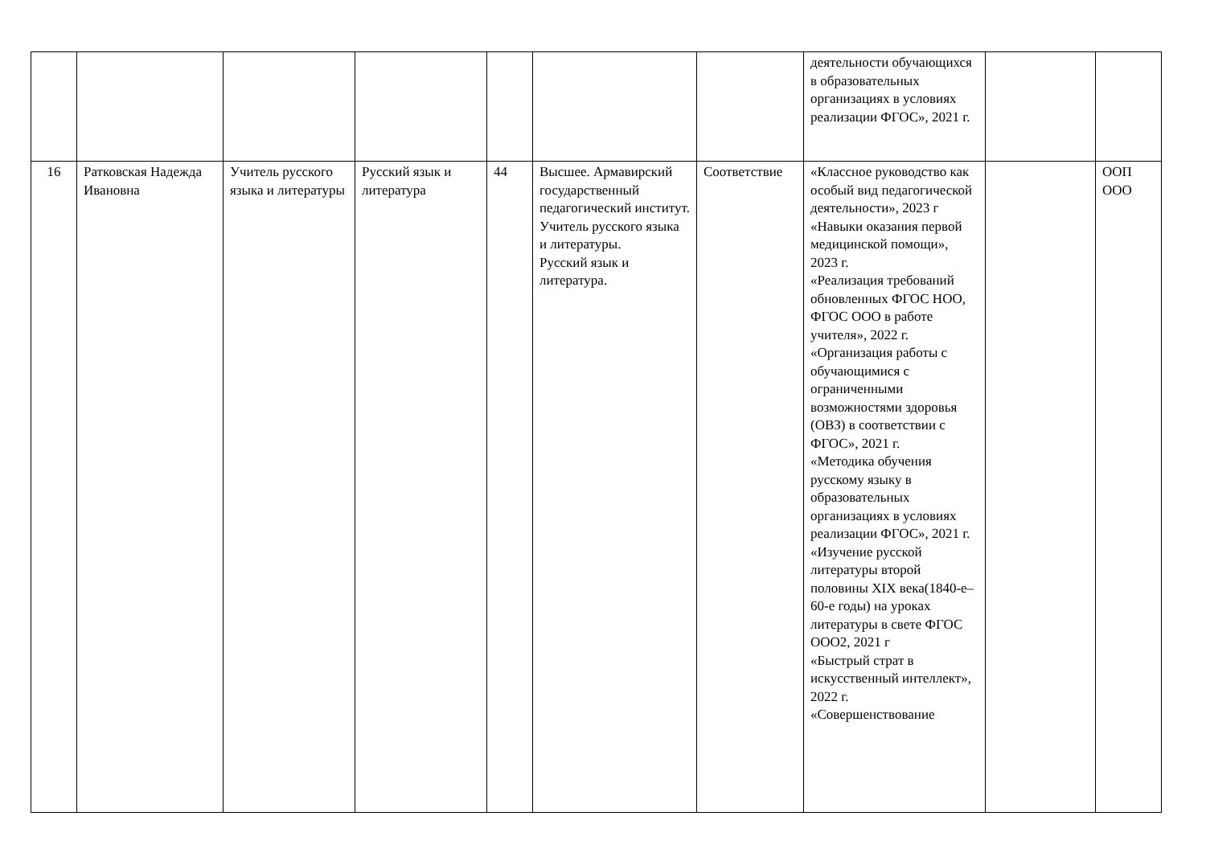| | | | | | | | деятельности обучающихся в образовательных организациях в условиях реализации ФГОС», 2021 г. | | |
| 16 | Ратковская Надежда Ивановна | Учитель русского языка и литературы | Русский язык и литература | 44 | Высшее. Армавирский государственный педагогический институт. Учитель русского языка и литературы. Русский язык и литература. | Соответствие | «Классное руководство как особый вид педагогической деятельности», 2023 г «Навыки оказания первой медицинской помощи», 2023 г. «Реализация требований обновленных ФГОС НОО, ФГОС ООО в работе учителя», 2022 г. «Организация работы с обучающимися с ограниченными возможностями здоровья (ОВЗ) в соответствии с ФГОС», 2021 г. «Методика обучения русскому языку в образовательных организациях в условиях реализации ФГОС», 2021 г. «Изучение русской литературы второй половины XIX века(1840-е– 60-е годы) на уроках литературы в свете ФГОС ООО2, 2021 г «Быстрый страт в искусственный интеллект», 2022 г. «Совершенствование | | ООП ООО |